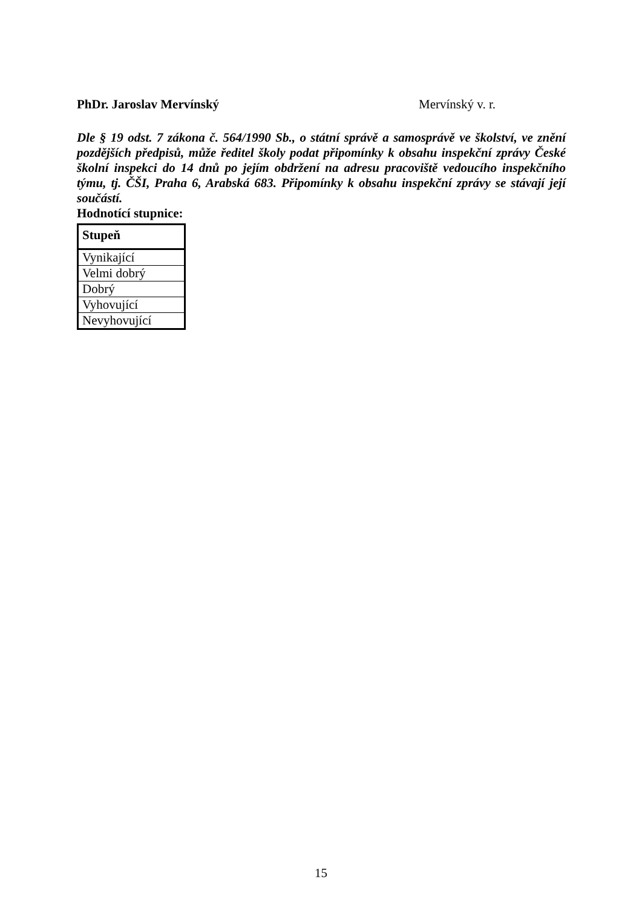PhDr. Jaroslav Mervínský Mervínský v. r.
Dle § 19 odst. 7 zákona č. 564/1990 Sb., o státní správě a samosprávě ve školství, ve znění pozdějších předpisů, může ředitel školy podat připomínky k obsahu inspekční zprávy České školní inspekci do 14 dnů po jejím obdržení na adresu pracoviště vedoucího inspekčního týmu, tj. ČŠI, Praha 6, Arabská 683. Připomínky k obsahu inspekční zprávy se stávají její součástí.
Hodnotící stupnice:
| Stupeň |
| --- |
| Vynikající |
| Velmi dobrý |
| Dobrý |
| Vyhovující |
| Nevyhovující |
15